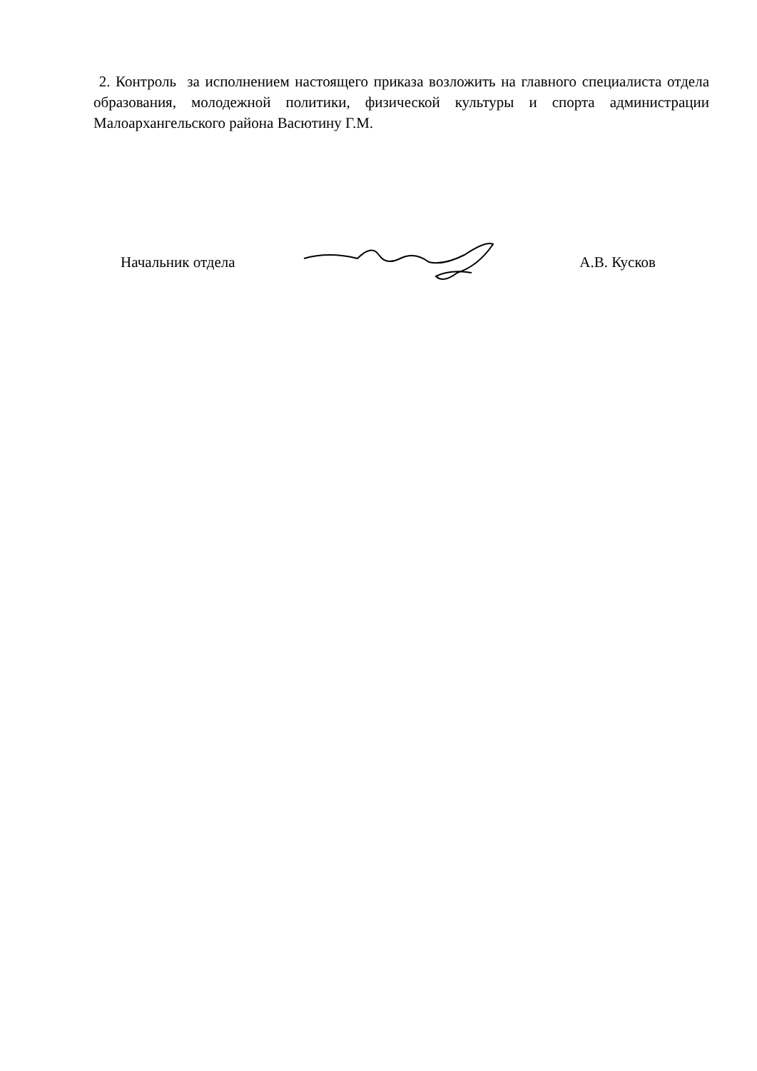2. Контроль за исполнением настоящего приказа возложить на главного специалиста отдела образования, молодежной политики, физической культуры и спорта администрации Малоархангельского района Васютину Г.М.
Начальник отдела А.В. Кусков